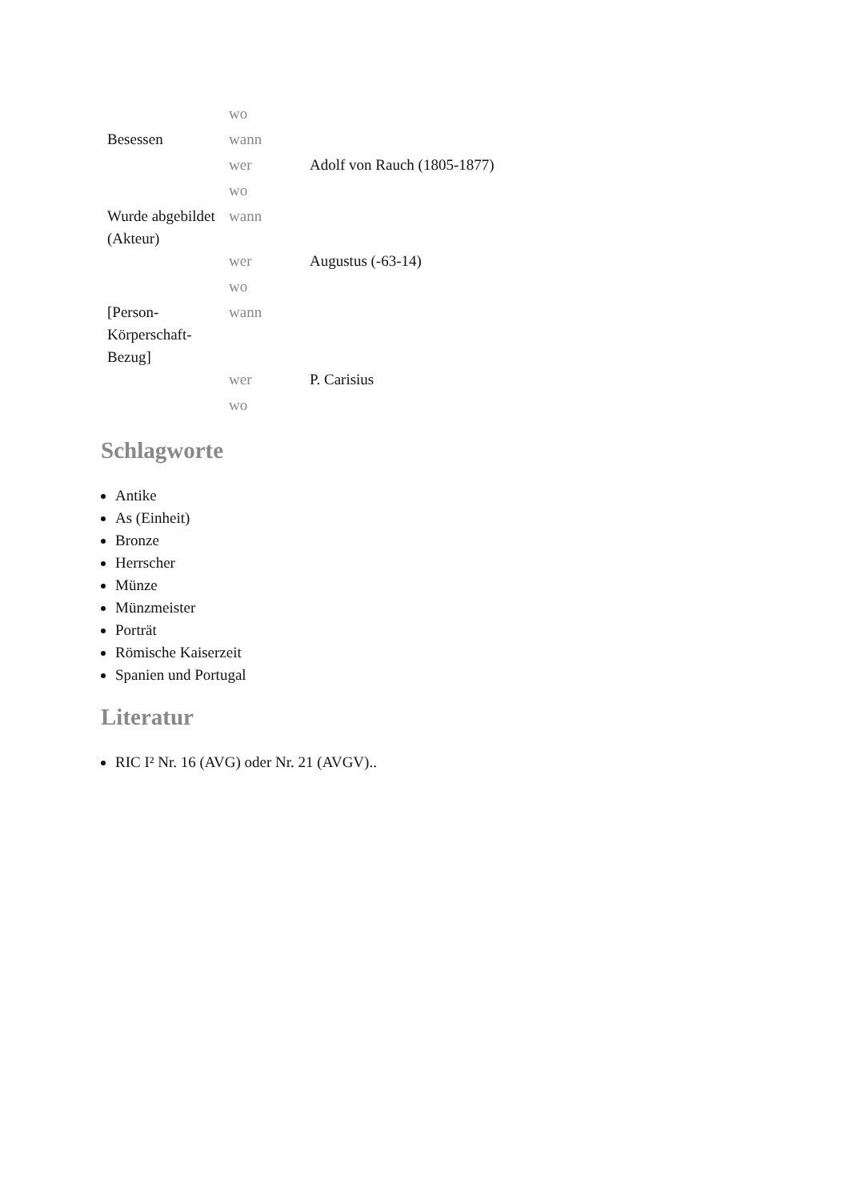| | wo | |
| Besessen | wann | |
| | wer | Adolf von Rauch (1805-1877) |
| | wo | |
| Wurde abgebildet (Akteur) | wann | |
| | wer | Augustus (-63-14) |
| | wo | |
| [Person-Körperschaft-Bezug] | wann | |
| | wer | P. Carisius |
| | wo | |
Schlagworte
Antike
As (Einheit)
Bronze
Herrscher
Münze
Münzmeister
Porträt
Römische Kaiserzeit
Spanien und Portugal
Literatur
RIC I² Nr. 16 (AVG) oder Nr. 21 (AVGV)..